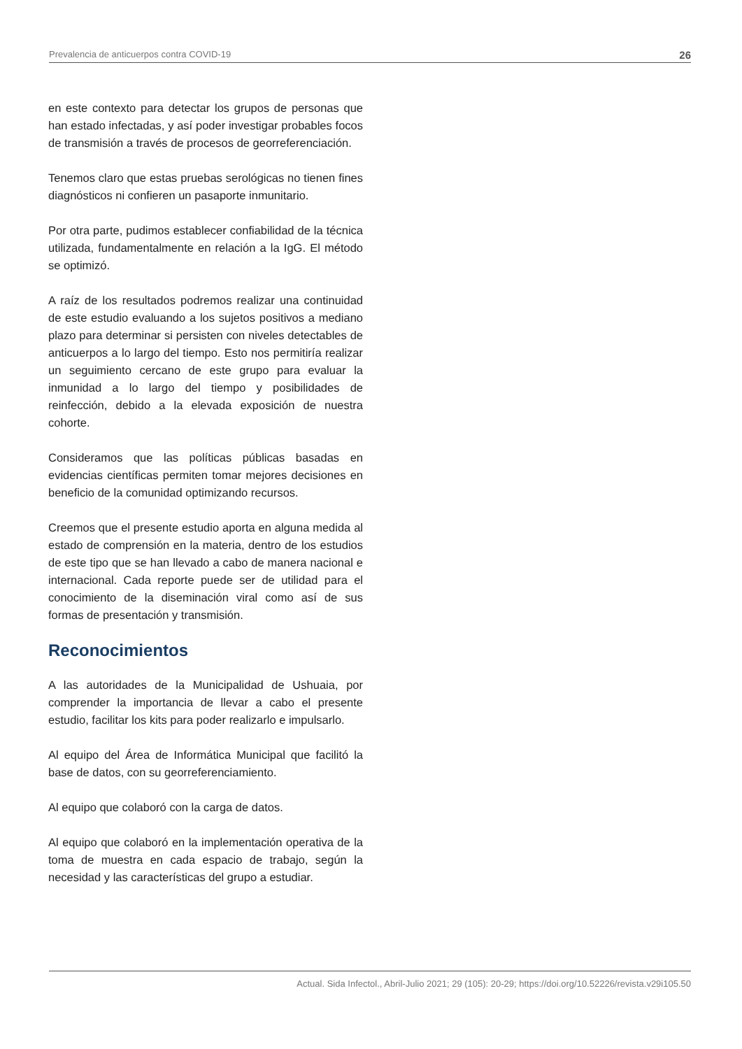Prevalencia de anticuerpos contra COVID-19 26
en este contexto para detectar los grupos de personas que han estado infectadas, y así poder investigar probables focos de transmisión a través de procesos de georreferenciación.
Tenemos claro que estas pruebas serológicas no tienen fines diagnósticos ni confieren un pasaporte inmunitario.
Por otra parte, pudimos establecer confiabilidad de la técnica utilizada, fundamentalmente en relación a la IgG. El método se optimizó.
A raíz de los resultados podremos realizar una continuidad de este estudio evaluando a los sujetos positivos a mediano plazo para determinar si persisten con niveles detectables de anticuerpos a lo largo del tiempo. Esto nos permitiría realizar un seguimiento cercano de este grupo para evaluar la inmunidad a lo largo del tiempo y posibilidades de reinfección, debido a la elevada exposición de nuestra cohorte.
Consideramos que las políticas públicas basadas en evidencias científicas permiten tomar mejores decisiones en beneficio de la comunidad optimizando recursos.
Creemos que el presente estudio aporta en alguna medida al estado de comprensión en la materia, dentro de los estudios de este tipo que se han llevado a cabo de manera nacional e internacional. Cada reporte puede ser de utilidad para el conocimiento de la diseminación viral como así de sus formas de presentación y transmisión.
Reconocimientos
A las autoridades de la Municipalidad de Ushuaia, por comprender la importancia de llevar a cabo el presente estudio, facilitar los kits para poder realizarlo e impulsarlo.
Al equipo del Área de Informática Municipal que facilitó la base de datos, con su georreferenciamiento.
Al equipo que colaboró con la carga de datos.
Al equipo que colaboró en la implementación operativa de la toma de muestra en cada espacio de trabajo, según la necesidad y las características del grupo a estudiar.
Actual. Sida Infectol., Abril-Julio 2021; 29 (105): 20-29; https://doi.org/10.52226/revista.v29i105.50